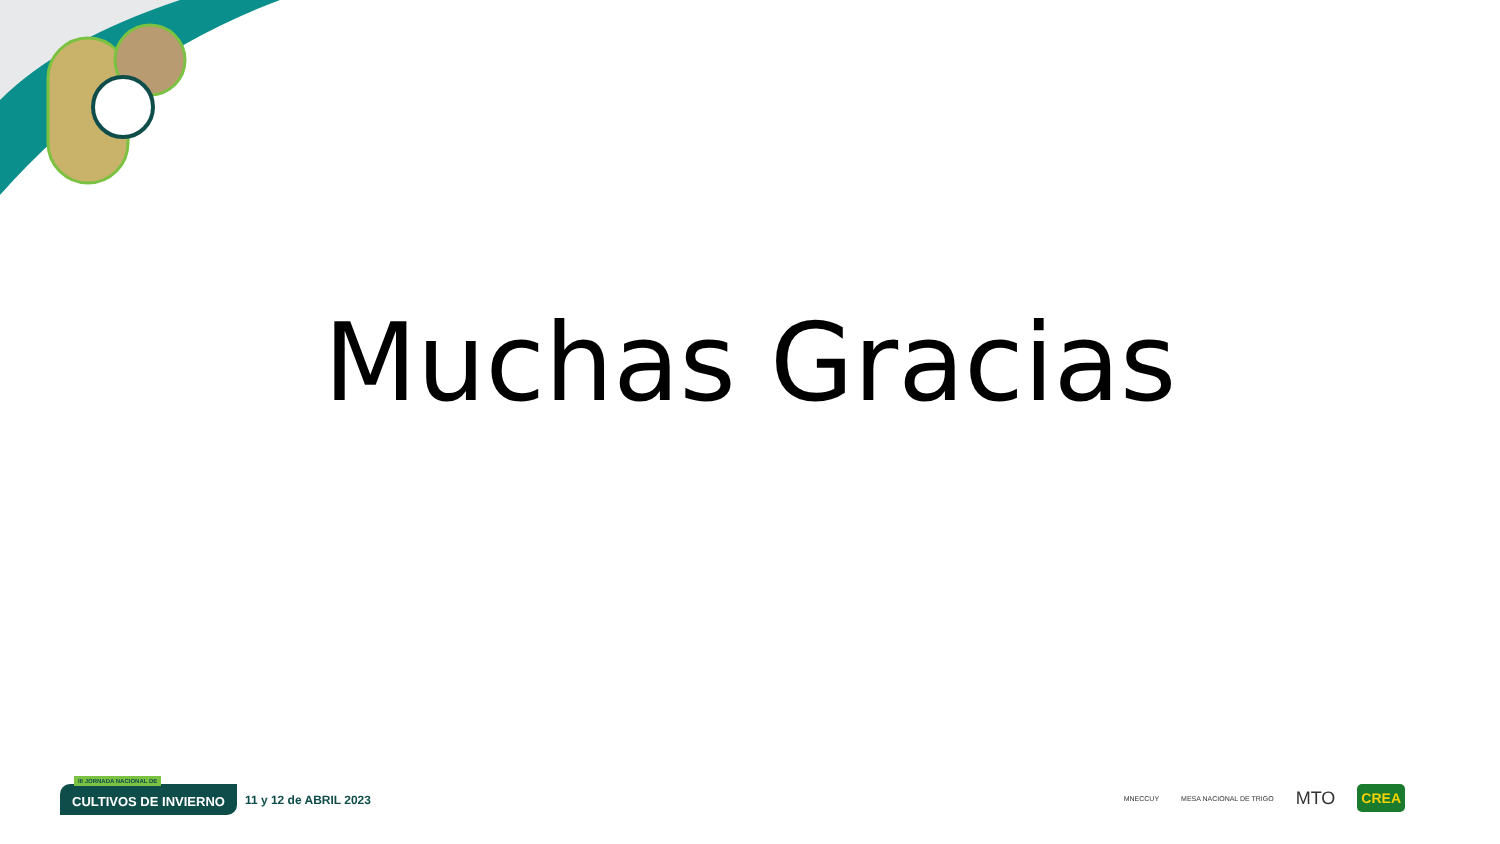Muchas Gracias
III JORNADA NACIONAL DE
CULTIVOS DE INVIERNO
11 y 12 de ABRIL 2023
MNECCUY MESA NACIONAL DE TRIGO MTO CREA